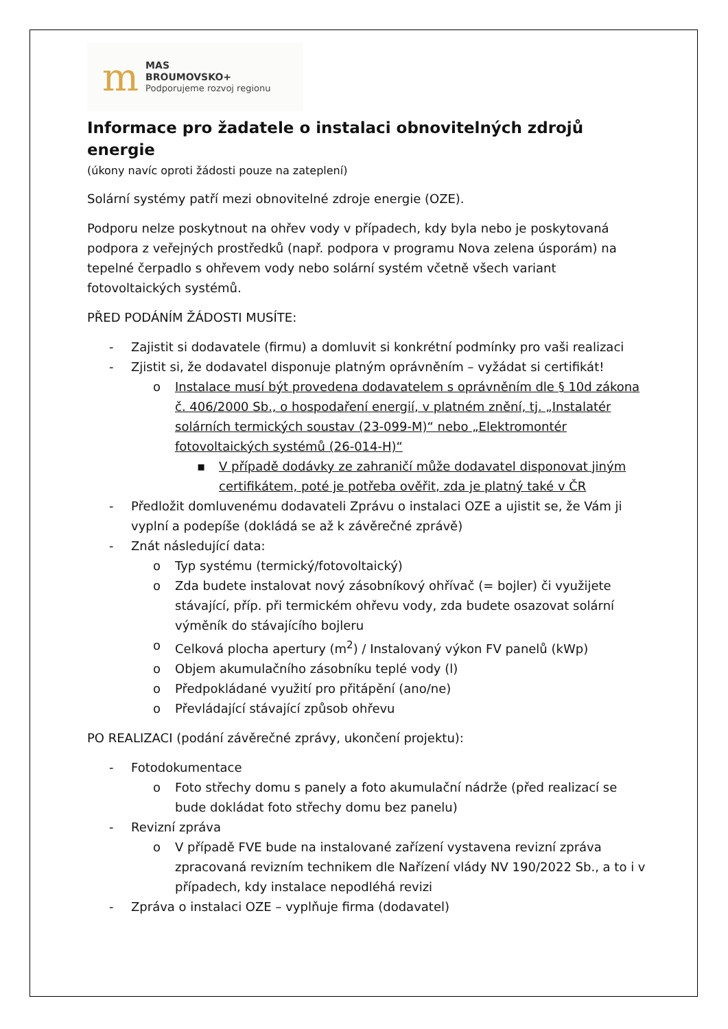m
MAS
BROUMOVSKO+
Podporujeme rozvoj regionu
Informace pro žadatele o instalaci obnovitelných zdrojů energie
(úkony navíc oproti žádosti pouze na zateplení)
Solární systémy patří mezi obnovitelné zdroje energie (OZE).
Podporu nelze poskytnout na ohřev vody v případech, kdy byla nebo je poskytovaná podpora z veřejných prostředků (např. podpora v programu Nova zelena úsporám) na tepelné čerpadlo s ohřevem vody nebo solární systém včetně všech variant fotovoltaických systémů.
PŘED PODÁNÍM ŽÁDOSTI MUSÍTE:
- Zajistit si dodavatele (firmu) a domluvit si konkrétní podmínky pro vaši realizaci
- Zjistit si, že dodavatel disponuje platným oprávněním – vyžádat si certifikát!
o Instalace musí být provedena dodavatelem s oprávněním dle § 10d zákona č. 406/2000 Sb., o hospodaření energií, v platném znění, tj. „Instalatér solárních termických soustav (23-099-M)“ nebo „Elektromontér fotovoltaických systémů (26-014-H)“
▪ V případě dodávky ze zahraničí může dodavatel disponovat jiným certifikátem, poté je potřeba ověřit, zda je platný také v ČR
- Předložit domluvenému dodavateli Zprávu o instalaci OZE a ujistit se, že Vám ji vyplní a podepíše (dokládá se až k závěrečné zprávě)
- Znát následující data:
o Typ systému (termický/fotovoltaický)
o Zda budete instalovat nový zásobníkový ohřívač (= bojler) či využijete stávající, příp. při termickém ohřevu vody, zda budete osazovat solární výměník do stávajícího bojleru
o Celková plocha apertury (m<sup>2</sup>) / Instalovaný výkon FV panelů (kWp)
o Objem akumulačního zásobníku teplé vody (l)
o Předpokládané využití pro přitápění (ano/ne)
o Převládající stávající způsob ohřevu
PO REALIZACI (podání závěrečné zprávy, ukončení projektu):
- Fotodokumentace
o Foto střechy domu s panely a foto akumulační nádrže (před realizací se bude dokládat foto střechy domu bez panelu)
- Revizní zpráva
o V případě FVE bude na instalované zařízení vystavena revizní zpráva zpracovaná revizním technikem dle Nařízení vlády NV 190/2022 Sb., a to i v případech, kdy instalace nepodléhá revizi
- Zpráva o instalaci OZE – vyplňuje firma (dodavatel)